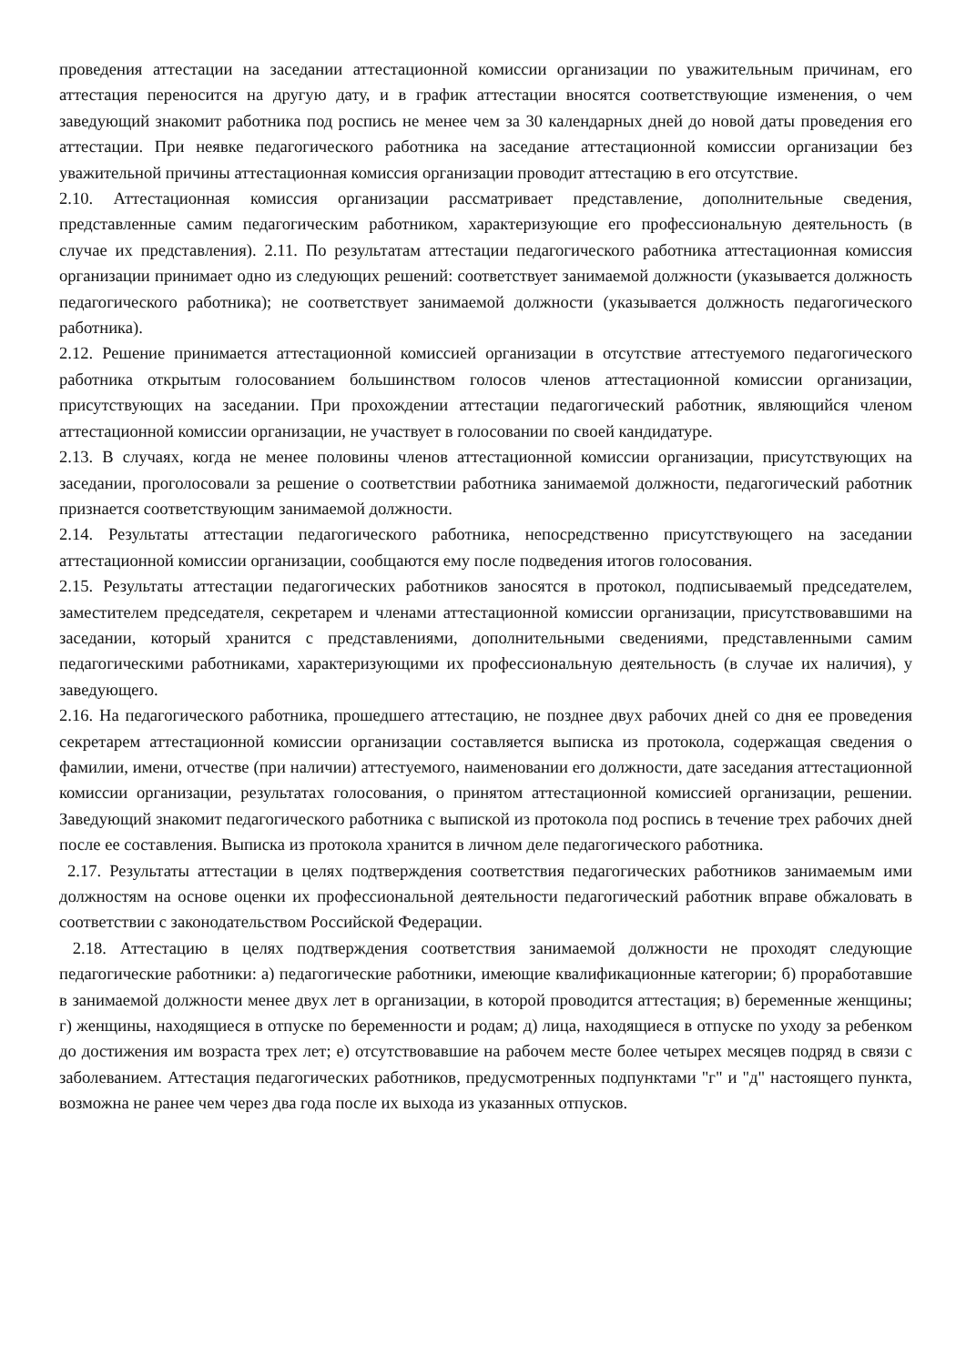проведения аттестации на заседании аттестационной комиссии организации по уважительным причинам, его аттестация переносится на другую дату, и в график аттестации вносятся соответствующие изменения, о чем заведующий знакомит работника под роспись не менее чем за 30 календарных дней до новой даты проведения его аттестации. При неявке педагогического работника на заседание аттестационной комиссии организации без уважительной причины аттестационная комиссия организации проводит аттестацию в его отсутствие.
2.10. Аттестационная комиссия организации рассматривает представление, дополнительные сведения, представленные самим педагогическим работником, характеризующие его профессиональную деятельность (в случае их представления). 2.11. По результатам аттестации педагогического работника аттестационная комиссия организации принимает одно из следующих решений: соответствует занимаемой должности (указывается должность педагогического работника); не соответствует занимаемой должности (указывается должность педагогического работника).
2.12. Решение принимается аттестационной комиссией организации в отсутствие аттестуемого педагогического работника открытым голосованием большинством голосов членов аттестационной комиссии организации, присутствующих на заседании. При прохождении аттестации педагогический работник, являющийся членом аттестационной комиссии организации, не участвует в голосовании по своей кандидатуре.
2.13. В случаях, когда не менее половины членов аттестационной комиссии организации, присутствующих на заседании, проголосовали за решение о соответствии работника занимаемой должности, педагогический работник признается соответствующим занимаемой должности.
2.14. Результаты аттестации педагогического работника, непосредственно присутствующего на заседании аттестационной комиссии организации, сообщаются ему после подведения итогов голосования.
2.15. Результаты аттестации педагогических работников заносятся в протокол, подписываемый председателем, заместителем председателя, секретарем и членами аттестационной комиссии организации, присутствовавшими на заседании, который хранится с представлениями, дополнительными сведениями, представленными самим педагогическими работниками, характеризующими их профессиональную деятельность (в случае их наличия), у заведующего.
2.16. На педагогического работника, прошедшего аттестацию, не позднее двух рабочих дней со дня ее проведения секретарем аттестационной комиссии организации составляется выписка из протокола, содержащая сведения о фамилии, имени, отчестве (при наличии) аттестуемого, наименовании его должности, дате заседания аттестационной комиссии организации, результатах голосования, о принятом аттестационной комиссией организации, решении. Заведующий знакомит педагогического работника с выпиской из протокола под роспись в течение трех рабочих дней после ее составления. Выписка из протокола хранится в личном деле педагогического работника.
2.17. Результаты аттестации в целях подтверждения соответствия педагогических работников занимаемым ими должностям на основе оценки их профессиональной деятельности педагогический работник вправе обжаловать в соответствии с законодательством Российской Федерации.
2.18. Аттестацию в целях подтверждения соответствия занимаемой должности не проходят следующие педагогические работники: а) педагогические работники, имеющие квалификационные категории; б) проработавшие в занимаемой должности менее двух лет в организации, в которой проводится аттестация; в) беременные женщины; г) женщины, находящиеся в отпуске по беременности и родам; д) лица, находящиеся в отпуске по уходу за ребенком до достижения им возраста трех лет; е) отсутствовавшие на рабочем месте более четырех месяцев подряд в связи с заболеванием. Аттестация педагогических работников, предусмотренных подпунктами "г" и "д" настоящего пункта, возможна не ранее чем через два года после их выхода из указанных отпусков.